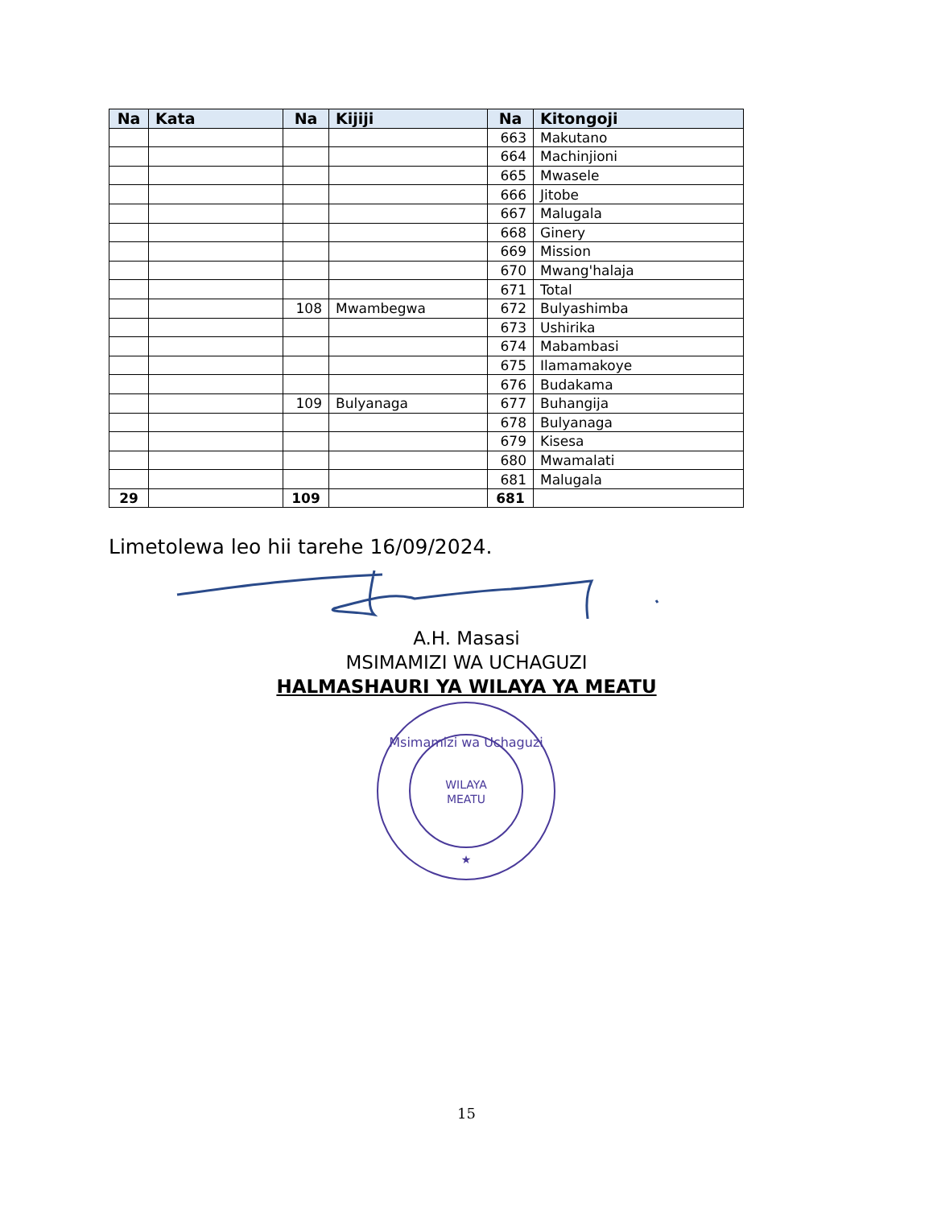| Na | Kata | Na | Kijiji | Na | Kitongoji |
| --- | --- | --- | --- | --- | --- |
| | | | | 663 | Makutano |
| | | | | 664 | Machinjioni |
| | | | | 665 | Mwasele |
| | | | | 666 | Jitobe |
| | | | | 667 | Malugala |
| | | | | 668 | Ginery |
| | | | | 669 | Mission |
| | | | | 670 | Mwang'halaja |
| | | | | 671 | Total |
| | | 108 | Mwambegwa | 672 | Bulyashimba |
| | | | | 673 | Ushirika |
| | | | | 674 | Mabambasi |
| | | | | 675 | Ilamamakoye |
| | | | | 676 | Budakama |
| | | 109 | Bulyanaga | 677 | Buhangija |
| | | | | 678 | Bulyanaga |
| | | | | 679 | Kisesa |
| | | | | 680 | Mwamalati |
| | | | | 681 | Malugala |
| 29 | | 109 | | 681 | |
Limetolewa leo hii tarehe 16/09/2024.
A.H. Masasi
MSIMAMIZI WA UCHAGUZI
HALMASHAURI YA WILAYA YA MEATU
Msimamizi wa Uchaguzi
WILAYA
MEATU
★
15